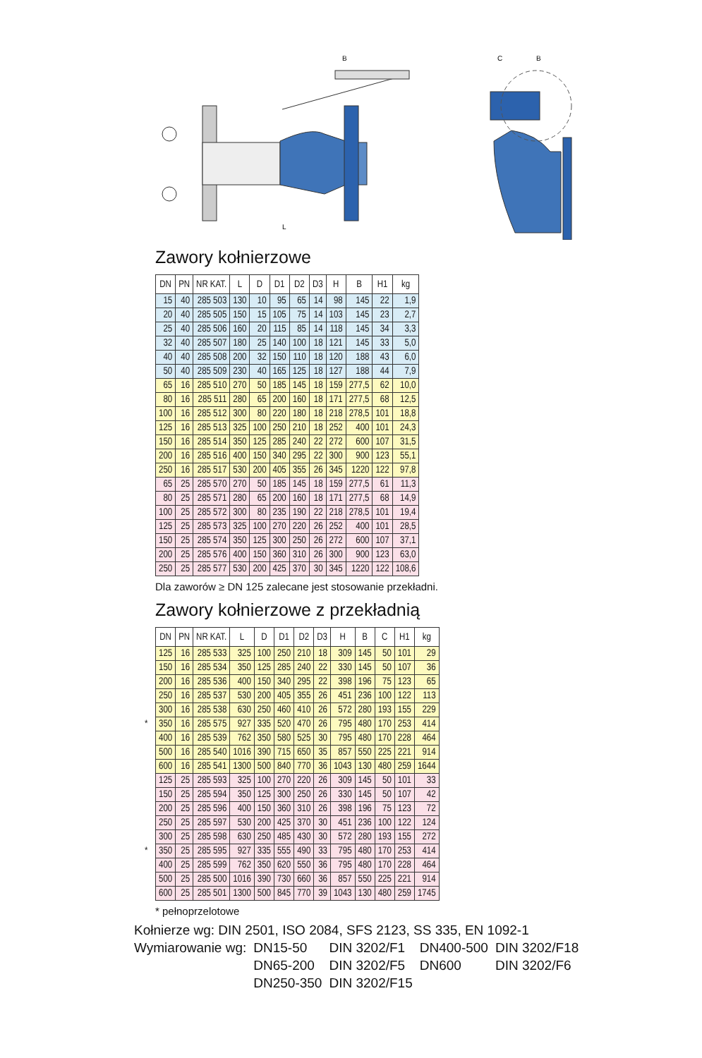B
L
C
B
Zawory kołnierzowe
| DN | PN | NR KAT. | L | D | D1 | D2 | D3 | H | B | H1 | kg |
| --- | --- | --- | --- | --- | --- | --- | --- | --- | --- | --- | --- |
| 15 | 40 | 285 503 | 130 | 10 | 95 | 65 | 14 | 98 | 145 | 22 | 1,9 |
| 20 | 40 | 285 505 | 150 | 15 | 105 | 75 | 14 | 103 | 145 | 23 | 2,7 |
| 25 | 40 | 285 506 | 160 | 20 | 115 | 85 | 14 | 118 | 145 | 34 | 3,3 |
| 32 | 40 | 285 507 | 180 | 25 | 140 | 100 | 18 | 121 | 145 | 33 | 5,0 |
| 40 | 40 | 285 508 | 200 | 32 | 150 | 110 | 18 | 120 | 188 | 43 | 6,0 |
| 50 | 40 | 285 509 | 230 | 40 | 165 | 125 | 18 | 127 | 188 | 44 | 7,9 |
| 65 | 16 | 285 510 | 270 | 50 | 185 | 145 | 18 | 159 | 277,5 | 62 | 10,0 |
| 80 | 16 | 285 511 | 280 | 65 | 200 | 160 | 18 | 171 | 277,5 | 68 | 12,5 |
| 100 | 16 | 285 512 | 300 | 80 | 220 | 180 | 18 | 218 | 278,5 | 101 | 18,8 |
| 125 | 16 | 285 513 | 325 | 100 | 250 | 210 | 18 | 252 | 400 | 101 | 24,3 |
| 150 | 16 | 285 514 | 350 | 125 | 285 | 240 | 22 | 272 | 600 | 107 | 31,5 |
| 200 | 16 | 285 516 | 400 | 150 | 340 | 295 | 22 | 300 | 900 | 123 | 55,1 |
| 250 | 16 | 285 517 | 530 | 200 | 405 | 355 | 26 | 345 | 1220 | 122 | 97,8 |
| 65 | 25 | 285 570 | 270 | 50 | 185 | 145 | 18 | 159 | 277,5 | 61 | 11,3 |
| 80 | 25 | 285 571 | 280 | 65 | 200 | 160 | 18 | 171 | 277,5 | 68 | 14,9 |
| 100 | 25 | 285 572 | 300 | 80 | 235 | 190 | 22 | 218 | 278,5 | 101 | 19,4 |
| 125 | 25 | 285 573 | 325 | 100 | 270 | 220 | 26 | 252 | 400 | 101 | 28,5 |
| 150 | 25 | 285 574 | 350 | 125 | 300 | 250 | 26 | 272 | 600 | 107 | 37,1 |
| 200 | 25 | 285 576 | 400 | 150 | 360 | 310 | 26 | 300 | 900 | 123 | 63,0 |
| 250 | 25 | 285 577 | 530 | 200 | 425 | 370 | 30 | 345 | 1220 | 122 | 108,6 |
Dla zaworów ≥ DN 125 zalecane jest stosowanie przekładni.
Zawory kołnierzowe z przekładnią
| DN | PN | NR KAT. | L | D | D1 | D2 | D3 | H | B | C | H1 | kg |
| --- | --- | --- | --- | --- | --- | --- | --- | --- | --- | --- | --- | --- |
| 125 | 16 | 285 533 | 325 | 100 | 250 | 210 | 18 | 309 | 145 | 50 | 101 | 29 |
| 150 | 16 | 285 534 | 350 | 125 | 285 | 240 | 22 | 330 | 145 | 50 | 107 | 36 |
| 200 | 16 | 285 536 | 400 | 150 | 340 | 295 | 22 | 398 | 196 | 75 | 123 | 65 |
| 250 | 16 | 285 537 | 530 | 200 | 405 | 355 | 26 | 451 | 236 | 100 | 122 | 113 |
| 300 | 16 | 285 538 | 630 | 250 | 460 | 410 | 26 | 572 | 280 | 193 | 155 | 229 |
| * 350 | 16 | 285 575 | 927 | 335 | 520 | 470 | 26 | 795 | 480 | 170 | 253 | 414 |
| 400 | 16 | 285 539 | 762 | 350 | 580 | 525 | 30 | 795 | 480 | 170 | 228 | 464 |
| 500 | 16 | 285 540 | 1016 | 390 | 715 | 650 | 35 | 857 | 550 | 225 | 221 | 914 |
| 600 | 16 | 285 541 | 1300 | 500 | 840 | 770 | 36 | 1043 | 130 | 480 | 259 | 1644 |
| 125 | 25 | 285 593 | 325 | 100 | 270 | 220 | 26 | 309 | 145 | 50 | 101 | 33 |
| 150 | 25 | 285 594 | 350 | 125 | 300 | 250 | 26 | 330 | 145 | 50 | 107 | 42 |
| 200 | 25 | 285 596 | 400 | 150 | 360 | 310 | 26 | 398 | 196 | 75 | 123 | 72 |
| 250 | 25 | 285 597 | 530 | 200 | 425 | 370 | 30 | 451 | 236 | 100 | 122 | 124 |
| 300 | 25 | 285 598 | 630 | 250 | 485 | 430 | 30 | 572 | 280 | 193 | 155 | 272 |
| * 350 | 25 | 285 595 | 927 | 335 | 555 | 490 | 33 | 795 | 480 | 170 | 253 | 414 |
| 400 | 25 | 285 599 | 762 | 350 | 620 | 550 | 36 | 795 | 480 | 170 | 228 | 464 |
| 500 | 25 | 285 500 | 1016 | 390 | 730 | 660 | 36 | 857 | 550 | 225 | 221 | 914 |
| 600 | 25 | 285 501 | 1300 | 500 | 845 | 770 | 39 | 1043 | 130 | 480 | 259 | 1745 |
* pełnoprzelotowe
Kołnierze wg: DIN 2501, ISO 2084, SFS 2123, SS 335, EN 1092-1
| Wymiarowanie wg: | DN15-50 | DIN 3202/F1 | DN400-500 | DIN 3202/F18 |
| | DN65-200 | DIN 3202/F5 | DN600 | DIN 3202/F6 |
| | DN250-350 | DIN 3202/F15 | | |